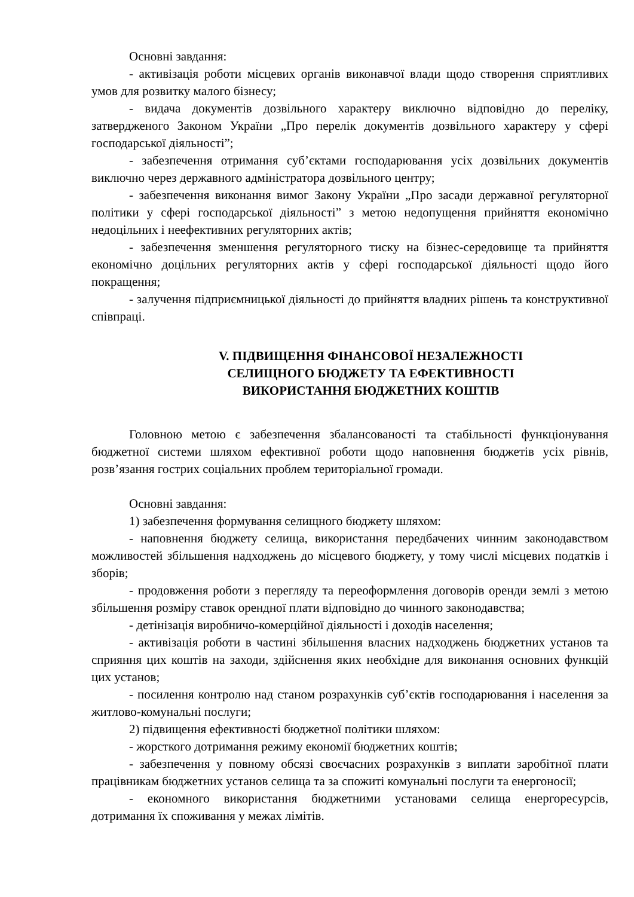Основні завдання:
- активізація роботи місцевих органів виконавчої влади щодо створення сприятливих умов для розвитку малого бізнесу;
- видача документів дозвільного характеру виключно відповідно до переліку, затвердженого Законом України „Про перелік документів дозвільного характеру у сфері господарської діяльності”;
- забезпечення отримання суб’єктами господарювання усіх дозвільних документів виключно через державного адміністратора дозвільного центру;
- забезпечення виконання вимог Закону України „Про засади державної регуляторної політики у сфері господарської діяльності” з метою недопущення прийняття економічно недоцільних і неефективних регуляторних актів;
- забезпечення зменшення регуляторного тиску на бізнес-середовище та прийняття економічно доцільних регуляторних актів у сфері господарської діяльності щодо його покращення;
- залучення підприємницької діяльності до прийняття владних рішень та конструктивної співпраці.
V. ПІДВИЩЕННЯ ФІНАНСОВОЇ НЕЗАЛЕЖНОСТІ
СЕЛИЩНОГО БЮДЖЕТУ ТА ЕФЕКТИВНОСТІ
ВИКОРИСТАННЯ БЮДЖЕТНИХ КОШТІВ
Головною метою є забезпечення збалансованості та стабільності функціонування бюджетної системи шляхом ефективної роботи щодо наповнення бюджетів усіх рівнів, розв’язання гострих соціальних проблем територіальної громади.
Основні завдання:
1) забезпечення формування селищного бюджету шляхом:
- наповнення бюджету селища, використання передбачених чинним законодавством можливостей збільшення надходжень до місцевого бюджету, у тому числі місцевих податків і зборів;
- продовження роботи з перегляду та переоформлення договорів оренди землі з метою збільшення розміру ставок орендної плати відповідно до чинного законодавства;
- детінізація виробничо-комерційної діяльності і доходів населення;
- активізація роботи в частині збільшення власних надходжень бюджетних установ та сприяння цих коштів на заходи, здійснення яких необхідне для виконання основних функцій цих установ;
- посилення контролю над станом розрахунків суб’єктів господарювання і населення за житлово-комунальні послуги;
2) підвищення ефективності бюджетної політики шляхом:
- жорсткого дотримання режиму економії бюджетних коштів;
- забезпечення у повному обсязі своєчасних розрахунків з виплати заробітної плати працівникам бюджетних установ селища та за спожиті комунальні послуги та енергоносії;
- економного використання бюджетними установами селища енергоресурсів, дотримання їх споживання у межах лімітів.